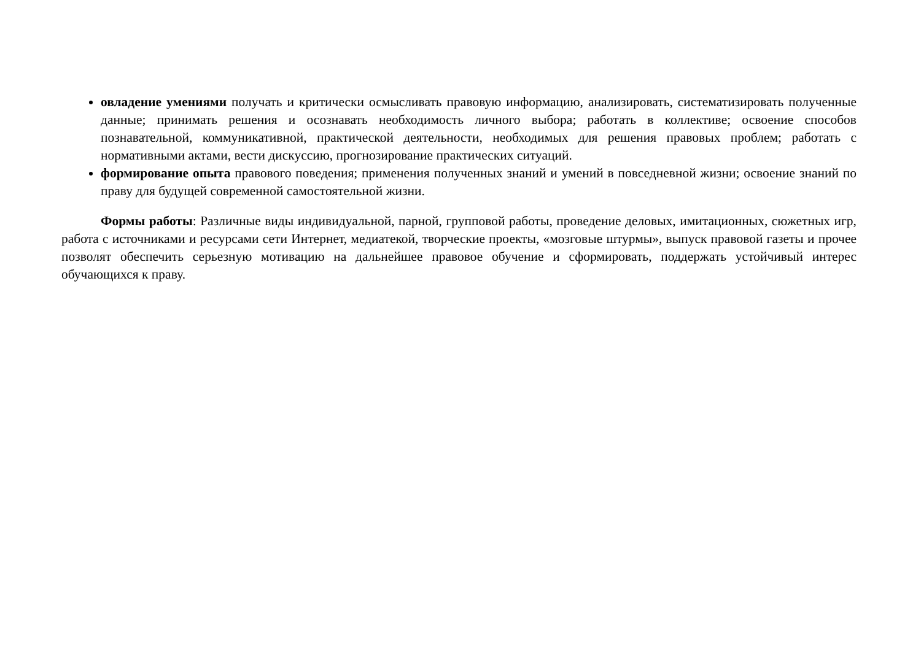овладение умениями получать и критически осмысливать правовую информацию, анализировать, систематизировать полученные данные; принимать решения и осознавать необходимость личного выбора; работать в коллективе; освоение способов познавательной, коммуникативной, практической деятельности, необходимых для решения правовых проблем; работать с нормативными актами, вести дискуссию, прогнозирование практических ситуаций.
формирование опыта правового поведения; применения полученных знаний и умений в повседневной жизни; освоение знаний по праву для будущей современной самостоятельной жизни.
Формы работы: Различные виды индивидуальной, парной, групповой работы, проведение деловых, имитационных, сюжетных игр, работа с источниками и ресурсами сети Интернет, медиатекой, творческие проекты, «мозговые штурмы», выпуск правовой газеты и прочее позволят обеспечить серьезную мотивацию на дальнейшее правовое обучение и сформировать, поддержать устойчивый интерес обучающихся к праву.